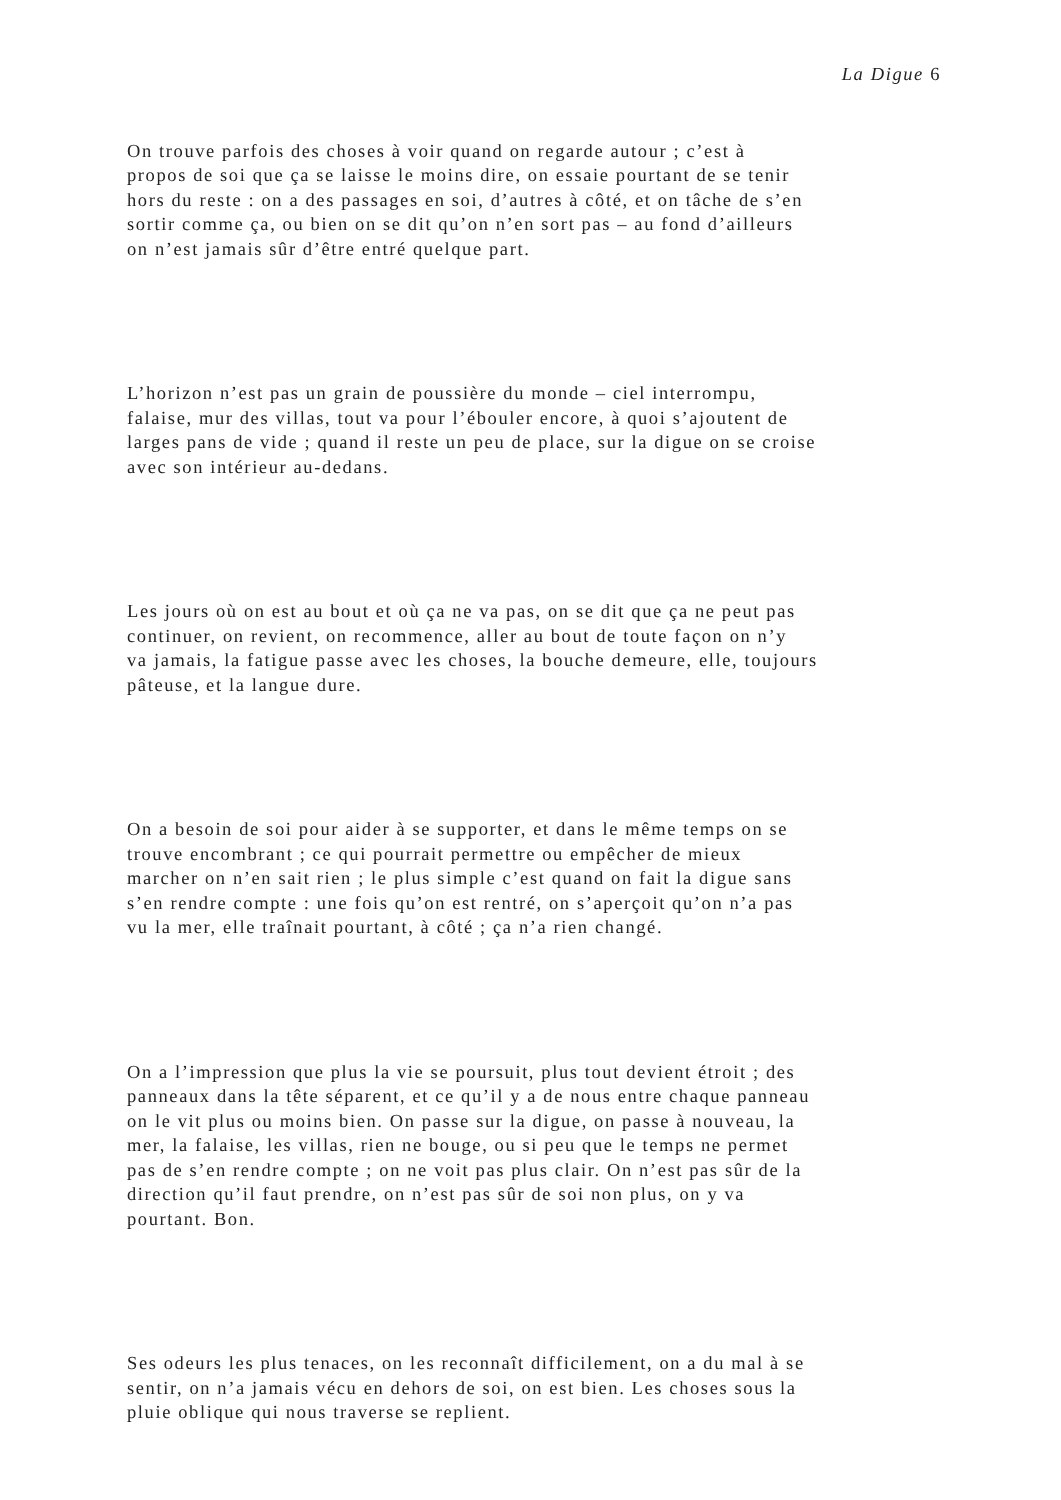La Digue 6
On trouve parfois des choses à voir quand on regarde autour ; c’est à
propos de soi que ça se laisse le moins dire, on essaie pourtant de se tenir
hors du reste : on a des passages en soi, d’autres à côté, et on tâche de s’en
sortir comme ça, ou bien on se dit qu’on n’en sort pas – au fond d’ailleurs
on n’est jamais sûr d’être entré quelque part.
L’horizon n’est pas un grain de poussière du monde – ciel interrompu,
falaise, mur des villas, tout va pour l’ébouler encore, à quoi s’ajoutent de
larges pans de vide ; quand il reste un peu de place, sur la digue on se croise
avec son intérieur au-dedans.
Les jours où on est au bout et où ça ne va pas, on se dit que ça ne peut pas
continuer, on revient, on recommence, aller au bout de toute façon on n’y
va jamais, la fatigue passe avec les choses, la bouche demeure, elle, toujours
pâteuse, et la langue dure.
On a besoin de soi pour aider à se supporter, et dans le même temps on se
trouve encombrant ; ce qui pourrait permettre ou empêcher de mieux
marcher on n’en sait rien ; le plus simple c’est quand on fait la digue sans
s’en rendre compte : une fois qu’on est rentré, on s’aperçoit qu’on n’a pas
vu la mer, elle traînait pourtant, à côté ; ça n’a rien changé.
On a l’impression que plus la vie se poursuit, plus tout devient étroit ; des
panneaux dans la tête séparent, et ce qu’il y a de nous entre chaque panneau
on le vit plus ou moins bien. On passe sur la digue, on passe à nouveau, la
mer, la falaise, les villas, rien ne bouge, ou si peu que le temps ne permet
pas de s’en rendre compte ; on ne voit pas plus clair. On n’est pas sûr de la
direction qu’il faut prendre, on n’est pas sûr de soi non plus, on y va
pourtant. Bon.
Ses odeurs les plus tenaces, on les reconnaît difficilement, on a du mal à se
sentir, on n’a jamais vécu en dehors de soi, on est bien. Les choses sous la
pluie oblique qui nous traverse se replient.